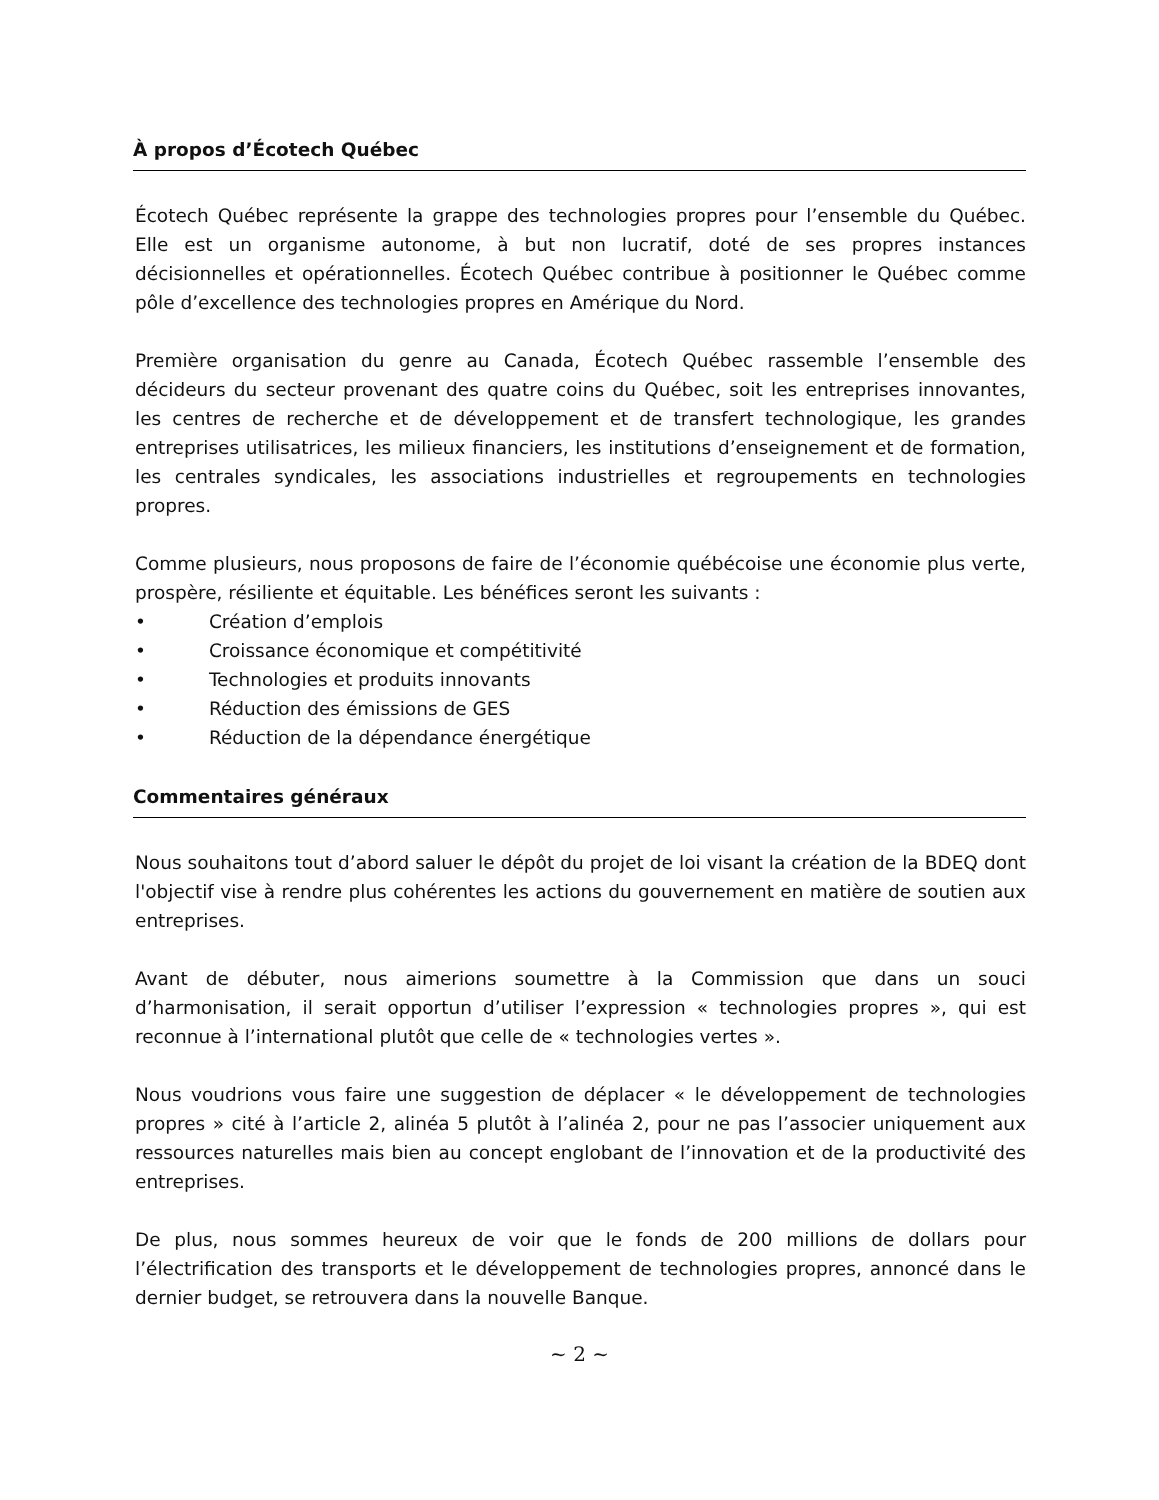À propos d’Écotech Québec
Écotech Québec représente la grappe des technologies propres pour l’ensemble du Québec. Elle est un organisme autonome, à but non lucratif, doté de ses propres instances décisionnelles et opérationnelles. Écotech Québec contribue à positionner le Québec comme pôle d’excellence des technologies propres en Amérique du Nord.
Première organisation du genre au Canada, Écotech Québec rassemble l’ensemble des décideurs du secteur provenant des quatre coins du Québec, soit les entreprises innovantes, les centres de recherche et de développement et de transfert technologique, les grandes entreprises utilisatrices, les milieux financiers, les institutions d’enseignement et de formation, les centrales syndicales, les associations industrielles et regroupements en technologies propres.
Comme plusieurs, nous proposons de faire de l’économie québécoise une économie plus verte, prospère, résiliente et équitable. Les bénéfices seront les suivants :
• Création d’emplois
• Croissance économique et compétitivité
• Technologies et produits innovants
• Réduction des émissions de GES
• Réduction de la dépendance énergétique
Commentaires généraux
Nous souhaitons tout d’abord saluer le dépôt du projet de loi visant la création de la BDEQ dont l'objectif vise à rendre plus cohérentes les actions du gouvernement en matière de soutien aux entreprises.
Avant de débuter, nous aimerions soumettre à la Commission que dans un souci d’harmonisation, il serait opportun d’utiliser l’expression « technologies propres », qui est reconnue à l’international plutôt que celle de « technologies vertes ».
Nous voudrions vous faire une suggestion de déplacer « le développement de technologies propres » cité à l’article 2, alinéa 5 plutôt à l’alinéa 2, pour ne pas l’associer uniquement aux ressources naturelles mais bien au concept englobant de l’innovation et de la productivité des entreprises.
De plus, nous sommes heureux de voir que le fonds de 200 millions de dollars pour l’électrification des transports et le développement de technologies propres, annoncé dans le dernier budget, se retrouvera dans la nouvelle Banque.
~ 2 ~